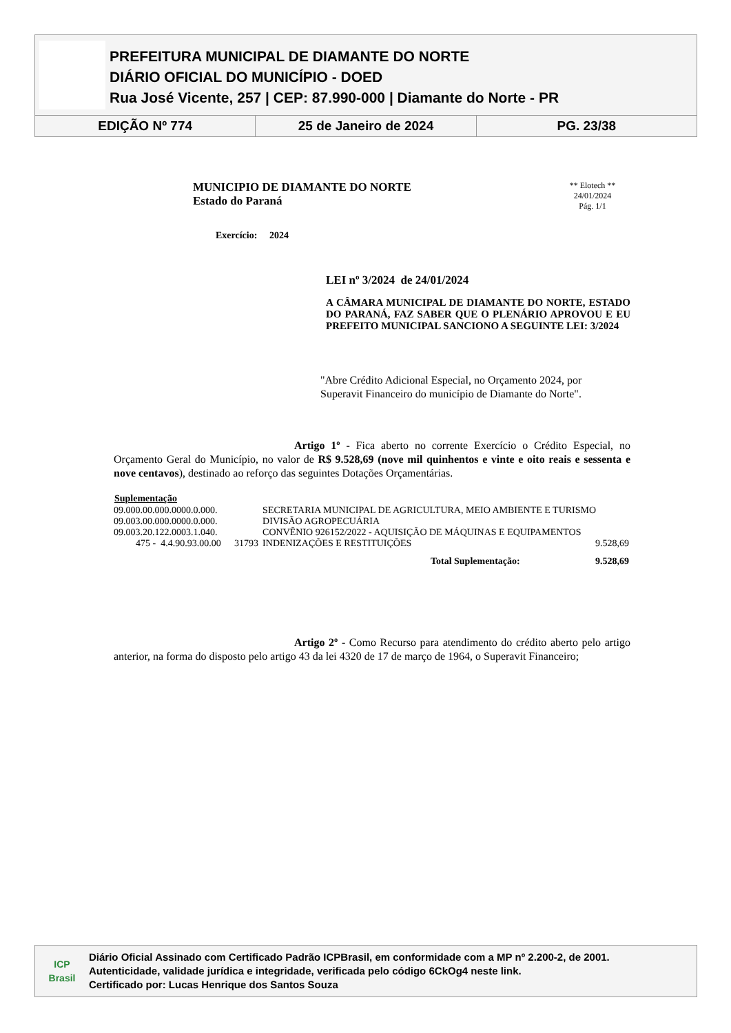PREFEITURA MUNICIPAL DE DIAMANTE DO NORTE
DIÁRIO OFICIAL DO MUNICÍPIO - DOED
Rua José Vicente, 257 | CEP: 87.990-000 | Diamante do Norte - PR
EDIÇÃO Nº 774 25 de Janeiro de 2024 PG. 23/38
** Elotech **
24/01/2024
Pág. 1/1
MUNICIPIO DE DIAMANTE DO NORTE
Estado do Paraná
Exercício: 2024
LEI nº 3/2024 de 24/01/2024
A CÂMARA MUNICIPAL DE DIAMANTE DO NORTE, ESTADO DO PARANÁ, FAZ SABER QUE O PLENÁRIO APROVOU E EU PREFEITO MUNICIPAL SANCIONO A SEGUINTE LEI: 3/2024
"Abre Crédito Adicional Especial, no Orçamento 2024, por Superavit Financeiro do município de Diamante do Norte".
Artigo 1º - Fica aberto no corrente Exercício o Crédito Especial, no Orçamento Geral do Município, no valor de R$ 9.528,69 (nove mil quinhentos e vinte e oito reais e sessenta e nove centavos), destinado ao reforço das seguintes Dotações Orçamentárias.
| Suplementação | | | |
| --- | --- | --- | --- |
| 09.000.00.000.0000.0.000. | | SECRETARIA MUNICIPAL DE AGRICULTURA, MEIO AMBIENTE E TURISMO | |
| 09.003.00.000.0000.0.000. | | DIVISÃO AGROPECUÁRIA | |
| 09.003.20.122.0003.1.040. | | CONVÊNIO 926152/2022 - AQUISIÇÃO DE MÁQUINAS E EQUIPAMENTOS | |
| 475 - 4.4.90.93.00.00 | 31793 | INDENIZAÇÕES E RESTITUIÇÕES | 9.528,69 |
| Total Suplementação: | | | 9.528,69 |
Artigo 2º - Como Recurso para atendimento do crédito aberto pelo artigo anterior, na forma do disposto pelo artigo 43 da lei 4320 de 17 de março de 1964, o Superavit Financeiro;
ICP
Brasil
Diário Oficial Assinado com Certificado Padrão ICPBrasil, em conformidade com a MP nº 2.200-2, de 2001.
Autenticidade, validade jurídica e integridade, verificada pelo código 6CkOg4 neste link.
Certificado por: Lucas Henrique dos Santos Souza